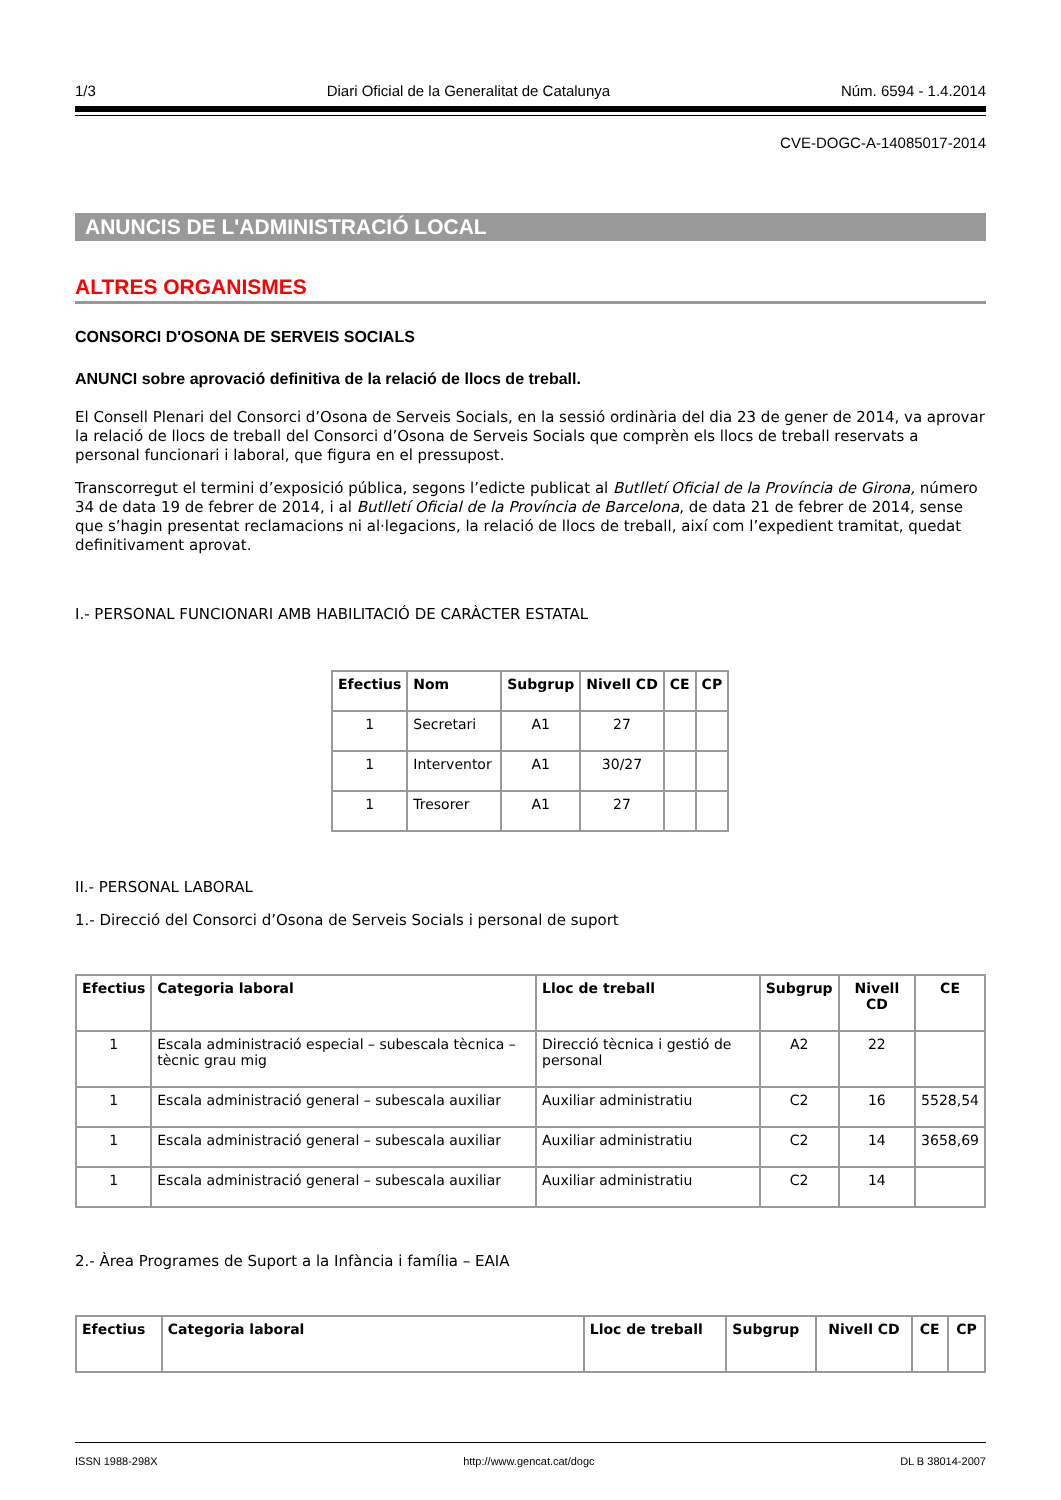1/3 Diari Oficial de la Generalitat de Catalunya Núm. 6594 - 1.4.2014
CVE-DOGC-A-14085017-2014
ANUNCIS DE L'ADMINISTRACIÓ LOCAL
ALTRES ORGANISMES
CONSORCI D'OSONA DE SERVEIS SOCIALS
ANUNCI sobre aprovació definitiva de la relació de llocs de treball.
El Consell Plenari del Consorci d’Osona de Serveis Socials, en la sessió ordinària del dia 23 de gener de 2014, va aprovar la relació de llocs de treball del Consorci d’Osona de Serveis Socials que comprèn els llocs de treball reservats a personal funcionari i laboral, que figura en el pressupost.
Transcorregut el termini d’exposició pública, segons l’edicte publicat al Butlletí Oficial de la Província de Girona, número 34 de data 19 de febrer de 2014, i al Butlletí Oficial de la Província de Barcelona, de data 21 de febrer de 2014, sense que s’hagin presentat reclamacions ni al·legacions, la relació de llocs de treball, així com l’expedient tramitat, quedat definitivament aprovat.
I.- PERSONAL FUNCIONARI AMB HABILITACIÓ DE CARÀCTER ESTATAL
| Efectius | Nom | Subgrup | Nivell CD | CE | CP |
| --- | --- | --- | --- | --- | --- |
| 1 | Secretari | A1 | 27 | | |
| 1 | Interventor | A1 | 30/27 | | |
| 1 | Tresorer | A1 | 27 | | |
II.- PERSONAL LABORAL
1.- Direcció del Consorci d’Osona de Serveis Socials i personal de suport
| Efectius | Categoria laboral | Lloc de treball | Subgrup | Nivell CD | CE |
| --- | --- | --- | --- | --- | --- |
| 1 | Escala administració especial – subescala tècnica – tècnic grau mig | Direcció tècnica i gestió de personal | A2 | 22 | |
| 1 | Escala administració general – subescala auxiliar | Auxiliar administratiu | C2 | 16 | 5528,54 |
| 1 | Escala administració general – subescala auxiliar | Auxiliar administratiu | C2 | 14 | 3658,69 |
| 1 | Escala administració general – subescala auxiliar | Auxiliar administratiu | C2 | 14 | |
2.- Àrea Programes de Suport a la Infància i família – EAIA
| Efectius | Categoria laboral | Lloc de treball | Subgrup | Nivell CD | CE | CP |
| --- | --- | --- | --- | --- | --- | --- |
ISSN 1988-298X http://www.gencat.cat/dogc DL B 38014-2007